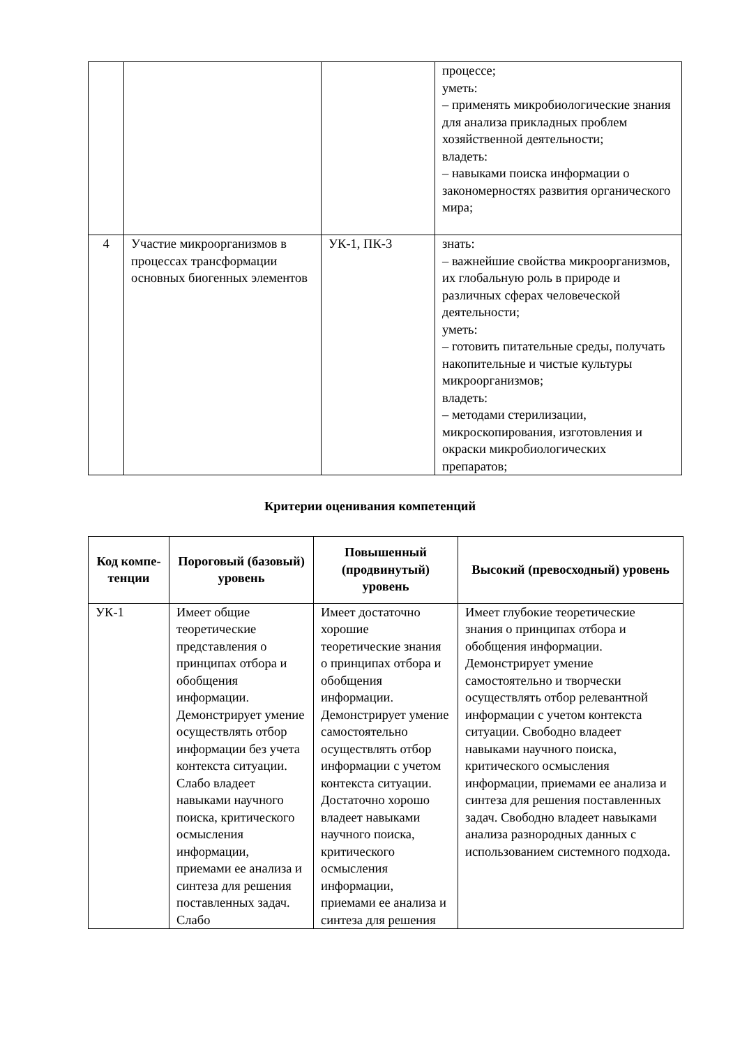| | | | процессе; уметь: – применять микробиологические знания для анализа прикладных проблем хозяйственной деятельности; владеть: – навыками поиска информации о закономерностях развития органического мира; |
| 4 | Участие микроорганизмов в процессах трансформации основных биогенных элементов | УК-1, ПК-3 | знать: – важнейшие свойства микроорганизмов, их глобальную роль в природе и различных сферах человеческой деятельности; уметь: – готовить питательные среды, получать накопительные и чистые культуры микроорганизмов; владеть: – методами стерилизации, микроскопирования, изготовления и окраски микробиологических препаратов; |
Критерии оценивания компетенций
| Код компе-тенции | Пороговый (базовый) уровень | Повышенный (продвинутый) уровень | Высокий (превосходный) уровень |
| --- | --- | --- | --- |
| УК-1 | Имеет общие теоретические представления о принципах отбора и обобщения информации. Демонстрирует умение осуществлять отбор информации без учета контекста ситуации. Слабо владеет навыками научного поиска, критического осмысления информации, приемами ее анализа и синтеза для решения поставленных задач. Слабо | Имеет достаточно хорошие теоретические знания о принципах отбора и обобщения информации. Демонстрирует умение самостоятельно осуществлять отбор информации с учетом контекста ситуации. Достаточно хорошо владеет навыками научного поиска, критического осмысления информации, приемами ее анализа и синтеза для решения | Имеет глубокие теоретические знания о принципах отбора и обобщения информации. Демонстрирует умение самостоятельно и творчески осуществлять отбор релевантной информации с учетом контекста ситуации. Свободно владеет навыками научного поиска, критического осмысления информации, приемами ее анализа и синтеза для решения поставленных задач. Свободно владеет навыками анализа разнородных данных с использованием системного подхода. |